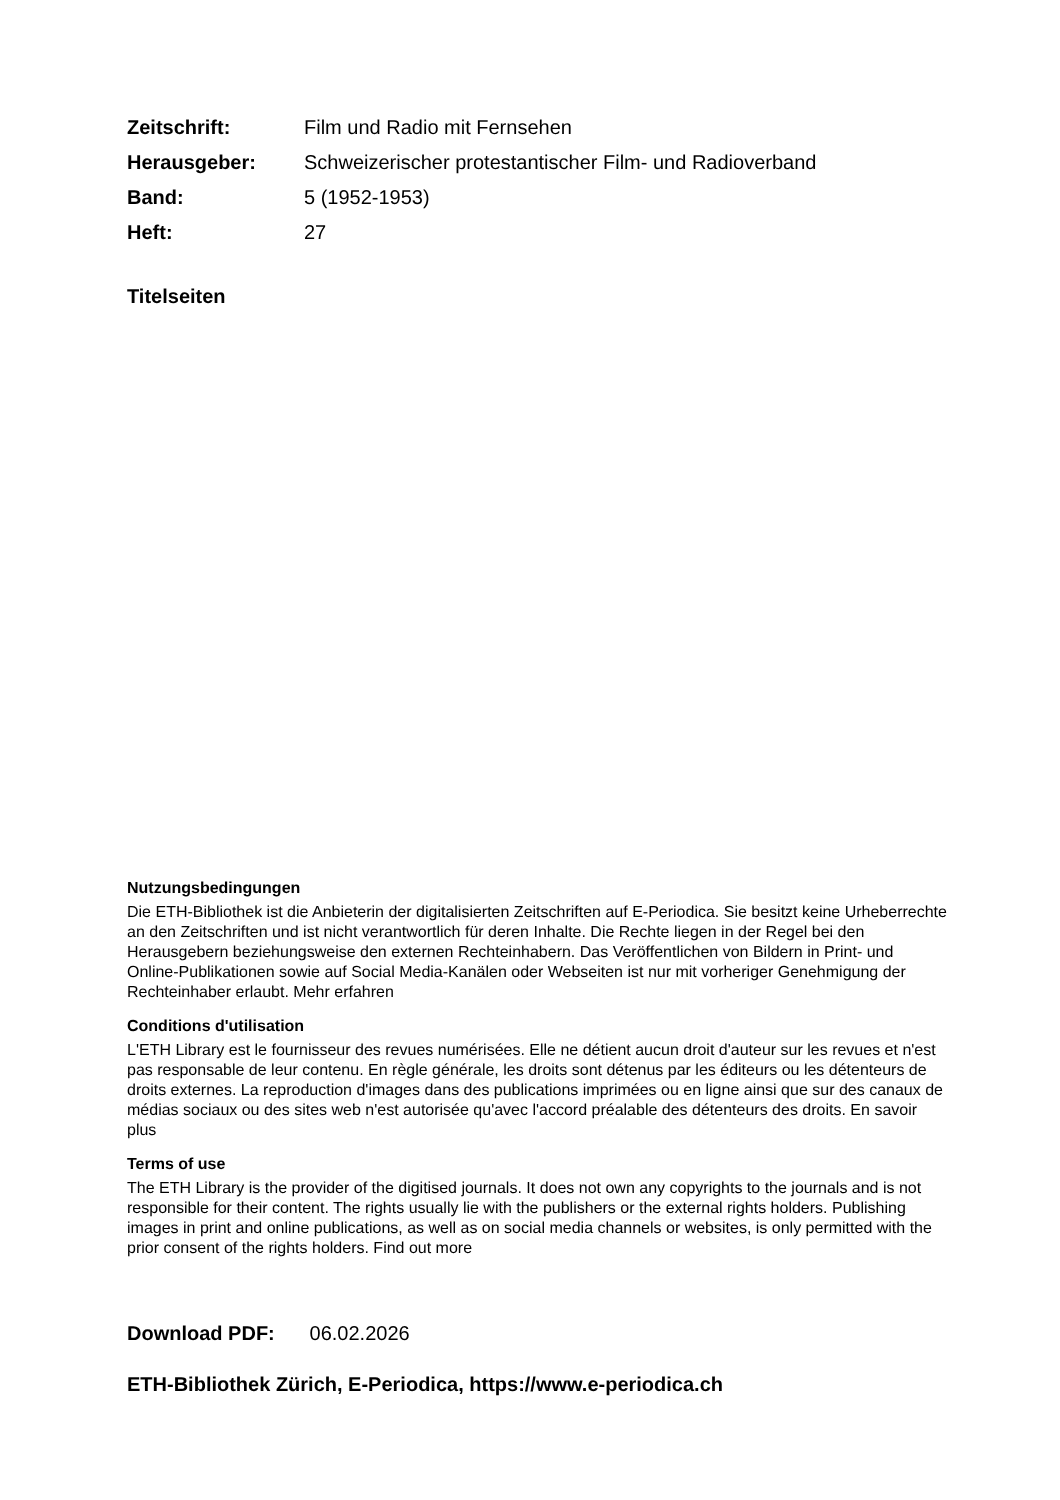Zeitschrift: Film und Radio mit Fernsehen
Herausgeber: Schweizerischer protestantischer Film- und Radioverband
Band: 5 (1952-1953)
Heft: 27
Titelseiten
Nutzungsbedingungen
Die ETH-Bibliothek ist die Anbieterin der digitalisierten Zeitschriften auf E-Periodica. Sie besitzt keine Urheberrechte an den Zeitschriften und ist nicht verantwortlich für deren Inhalte. Die Rechte liegen in der Regel bei den Herausgebern beziehungsweise den externen Rechteinhabern. Das Veröffentlichen von Bildern in Print- und Online-Publikationen sowie auf Social Media-Kanälen oder Webseiten ist nur mit vorheriger Genehmigung der Rechteinhaber erlaubt. Mehr erfahren
Conditions d'utilisation
L'ETH Library est le fournisseur des revues numérisées. Elle ne détient aucun droit d'auteur sur les revues et n'est pas responsable de leur contenu. En règle générale, les droits sont détenus par les éditeurs ou les détenteurs de droits externes. La reproduction d'images dans des publications imprimées ou en ligne ainsi que sur des canaux de médias sociaux ou des sites web n'est autorisée qu'avec l'accord préalable des détenteurs des droits. En savoir plus
Terms of use
The ETH Library is the provider of the digitised journals. It does not own any copyrights to the journals and is not responsible for their content. The rights usually lie with the publishers or the external rights holders. Publishing images in print and online publications, as well as on social media channels or websites, is only permitted with the prior consent of the rights holders. Find out more
Download PDF: 06.02.2026
ETH-Bibliothek Zürich, E-Periodica, https://www.e-periodica.ch